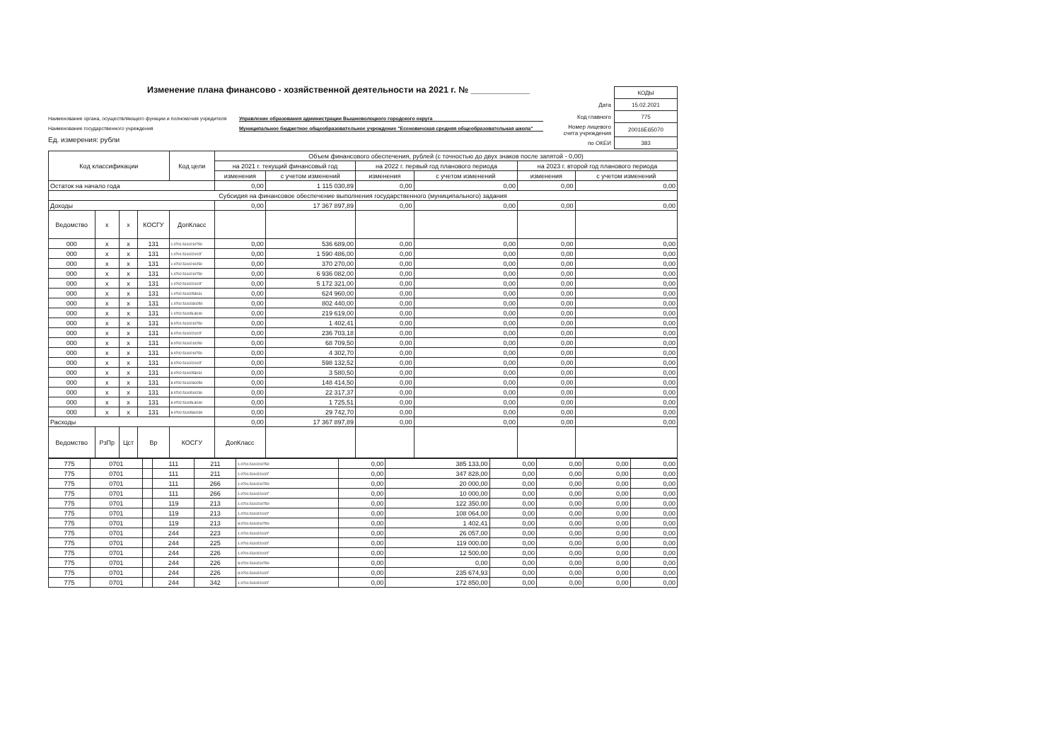Изменение плана финансово - хозяйственной деятельности на 2021 г. № ____________
| | КОДЫ |
| Дата | 15.02.2021 |
| Код главного | 775 |
| Номер лицевого счета учреждения | 20016Е65070 |
| по ОКЕИ | 383 |
Наименование органа, осуществляющего функции и полномочия учредителя Управление образования администрации Вышневолоцкого городского округа
Наименование государственного учреждения Муниципальное бюджетное общеобразовательное учреждение "Есеновичская средняя общеобразовательная школа"
Ед. измерения: рубли
| Код классификации | | | | Код цели | Объем финансового обеспечения, рублей (с точностью до двух знаков после запятой - 0,00) | | | | | |
| --- | --- | --- | --- | --- | --- | --- | --- | --- | --- | --- |
| | | | | | на 2021 г. текущий финансовый год | | на 2022 г. первый год планового периода | | на 2023 г. второй год планового периода | |
| | | | | | изменения | с учетом изменений | изменения | с учетом изменений | изменения | с учетом изменений |
| Остаток на начало года | | | | | 0,00 | 1 115 030,89 | 0,00 | 0,00 | 0,00 | 0,00 |
| Субсидия на финансовое обеспечение выполнения государственного (муниципального) задания | | | | | | | | | | |
| Доходы | | | | | 0,00 | 17 367 897,89 | 0,00 | 0,00 | 0,00 | 0,00 |
| Ведомство | x | x | КОСГУ | ДопКласс | | | | | | |
| 000 | x | x | 131 | 1.0701.5110210750 | 0,00 | 536 689,00 | 0,00 | 0,00 | 0,00 | 0,00 |
| 000 | x | x | 131 | 1.0701.511022102Г | 0,00 | 1 590 486,00 | 0,00 | 0,00 | 0,00 | 0,00 |
| 000 | x | x | 131 | 1.0702.5110210250 | 0,00 | 370 270,00 | 0,00 | 0,00 | 0,00 | 0,00 |
| 000 | x | x | 131 | 1.0702.5110210750 | 0,00 | 6 936 082,00 | 0,00 | 0,00 | 0,00 | 0,00 |
| 000 | x | x | 131 | 1.0702.511022102Г | 0,00 | 5 172 321,00 | 0,00 | 0,00 | 0,00 | 0,00 |
| 000 | x | x | 131 | 1.0702.5110253031 | 0,00 | 624 960,00 | 0,00 | 0,00 | 0,00 | 0,00 |
| 000 | x | x | 131 | 1.0702.51102S0250 | 0,00 | 802 440,00 | 0,00 | 0,00 | 0,00 | 0,00 |
| 000 | x | x | 131 | 1.0702.51105L3040 | 0,00 | 219 619,00 | 0,00 | 0,00 | 0,00 | 0,00 |
| 000 | x | x | 131 | 8.0701.5110210750 | 0,00 | 1 402,41 | 0,00 | 0,00 | 0,00 | 0,00 |
| 000 | x | x | 131 | 8.0701.511022102Г | 0,00 | 236 703,18 | 0,00 | 0,00 | 0,00 | 0,00 |
| 000 | x | x | 131 | 8.0702.5110210250 | 0,00 | 68 709,50 | 0,00 | 0,00 | 0,00 | 0,00 |
| 000 | x | x | 131 | 8.0702.5110210750 | 0,00 | 4 302,70 | 0,00 | 0,00 | 0,00 | 0,00 |
| 000 | x | x | 131 | 8.0702.511022102Г | 0,00 | 598 132,52 | 0,00 | 0,00 | 0,00 | 0,00 |
| 000 | x | x | 131 | 8.0702.5110253031 | 0,00 | 3 580,50 | 0,00 | 0,00 | 0,00 | 0,00 |
| 000 | x | x | 131 | 8.0702.51102S0250 | 0,00 | 148 414,50 | 0,00 | 0,00 | 0,00 | 0,00 |
| 000 | x | x | 131 | 8.0702.5110510230 | 0,00 | 22 317,37 | 0,00 | 0,00 | 0,00 | 0,00 |
| 000 | x | x | 131 | 8.0702.51105L3040 | 0,00 | 1 725,51 | 0,00 | 0,00 | 0,00 | 0,00 |
| 000 | x | x | 131 | 8.0702.51105S0230 | 0,00 | 29 742,70 | 0,00 | 0,00 | 0,00 | 0,00 |
| Расходы | | | | | 0,00 | 17 367 897,89 | 0,00 | 0,00 | 0,00 | 0,00 |
| Ведомство | РзПр | Цст | Вр | КОСГУ | ДопКласс | | | | | |
| 775 | 0701 | | 111 | 211 | 1.0701.5110210750 | 0,00 | 385 133,00 | 0,00 | 0,00 | 0,00 | 0,00 |
| 775 | 0701 | | 111 | 211 | 1.0701.511022102Г | 0,00 | 347 828,00 | 0,00 | 0,00 | 0,00 | 0,00 |
| 775 | 0701 | | 111 | 266 | 1.0701.5110210750 | 0,00 | 20 000,00 | 0,00 | 0,00 | 0,00 | 0,00 |
| 775 | 0701 | | 111 | 266 | 1.0701.511022102Г | 0,00 | 10 000,00 | 0,00 | 0,00 | 0,00 | 0,00 |
| 775 | 0701 | | 119 | 213 | 1.0701.5110210750 | 0,00 | 122 350,00 | 0,00 | 0,00 | 0,00 | 0,00 |
| 775 | 0701 | | 119 | 213 | 1.0701.511022102Г | 0,00 | 108 064,00 | 0,00 | 0,00 | 0,00 | 0,00 |
| 775 | 0701 | | 119 | 213 | 8.0701.5110210750 | 0,00 | 1 402,41 | 0,00 | 0,00 | 0,00 | 0,00 |
| 775 | 0701 | | 244 | 223 | 1.0701.511022102Г | 0,00 | 26 057,00 | 0,00 | 0,00 | 0,00 | 0,00 |
| 775 | 0701 | | 244 | 225 | 1.0701.511022102Г | 0,00 | 119 000,00 | 0,00 | 0,00 | 0,00 | 0,00 |
| 775 | 0701 | | 244 | 226 | 1.0701.511022102Г | 0,00 | 12 500,00 | 0,00 | 0,00 | 0,00 | 0,00 |
| 775 | 0701 | | 244 | 226 | 8.0701.5110210750 | 0,00 | 0,00 | 0,00 | 0,00 | 0,00 | 0,00 |
| 775 | 0701 | | 244 | 226 | 8.0701.511022102Г | 0,00 | 235 674,93 | 0,00 | 0,00 | 0,00 | 0,00 |
| 775 | 0701 | | 244 | 342 | 1.0701.511022102Г | 0,00 | 172 850,00 | 0,00 | 0,00 | 0,00 | 0,00 |